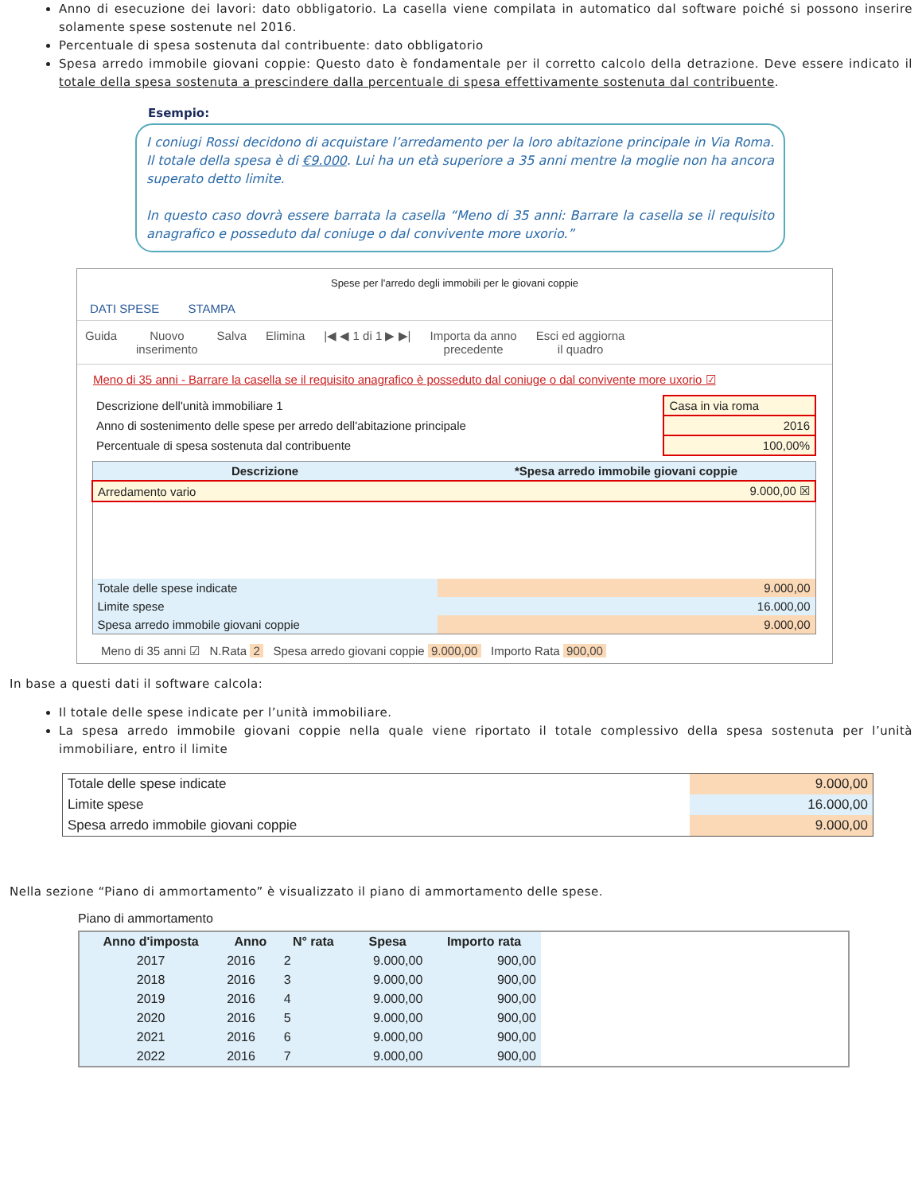Anno di esecuzione dei lavori: dato obbligatorio. La casella viene compilata in automatico dal software poiché si possono inserire solamente spese sostenute nel 2016.
Percentuale di spesa sostenuta dal contribuente: dato obbligatorio
Spesa arredo immobile giovani coppie: Questo dato è fondamentale per il corretto calcolo della detrazione. Deve essere indicato il totale della spesa sostenuta a prescindere dalla percentuale di spesa effettivamente sostenuta dal contribuente.
Esempio:
I coniugi Rossi decidono di acquistare l’arredamento per la loro abitazione principale in Via Roma. Il totale della spesa è di €9.000. Lui ha un età superiore a 35 anni mentre la moglie non ha ancora superato detto limite.
In questo caso dovrà essere barrata la casella “Meno di 35 anni: Barrare la casella se il requisito anagrafico e posseduto dal coniuge o dal convivente more uxorio.”
Spese per l'arredo degli immobili per le giovani coppie
DATI SPESE STAMPA
Guida Nuovo
inserimento Salva Elimina |◀ ◀ 1 di 1 ▶ ▶| Importa da anno
precedente Esci ed aggiorna
il quadro
Meno di 35 anni - Barrare la casella se il requisito anagrafico è posseduto dal coniuge o dal convivente more uxorio ☑
| Descrizione dell'unità immobiliare 1 | Casa in via roma |
| Anno di sostenimento delle spese per arredo dell'abitazione principale | 2016 |
| Percentuale di spesa sostenuta dal contribuente | 100,00% |
| Descrizione | *Spesa arredo immobile giovani coppie |
| --- | --- |
| Arredamento vario | 9.000,00 ☒ |
| Totale delle spese indicate | 9.000,00 |
| Limite spese | 16.000,00 |
| Spesa arredo immobile giovani coppie | 9.000,00 |
Meno di 35 anni ☑ N.Rata 2 Spesa arredo giovani coppie 9.000,00 Importo Rata 900,00
In base a questi dati il software calcola:
Il totale delle spese indicate per l’unità immobiliare.
La spesa arredo immobile giovani coppie nella quale viene riportato il totale complessivo della spesa sostenuta per l’unità immobiliare, entro il limite
| Totale delle spese indicate | 9.000,00 |
| Limite spese | 16.000,00 |
| Spesa arredo immobile giovani coppie | 9.000,00 |
Nella sezione “Piano di ammortamento” è visualizzato il piano di ammortamento delle spese.
Piano di ammortamento
| Anno d'imposta | Anno | N° rata | Spesa | Importo rata | |
| --- | --- | --- | --- | --- | --- |
| 2017 | 2016 | 2 | 9.000,00 | 900,00 | |
| 2018 | 2016 | 3 | 9.000,00 | 900,00 | |
| 2019 | 2016 | 4 | 9.000,00 | 900,00 | |
| 2020 | 2016 | 5 | 9.000,00 | 900,00 | |
| 2021 | 2016 | 6 | 9.000,00 | 900,00 | |
| 2022 | 2016 | 7 | 9.000,00 | 900,00 | |